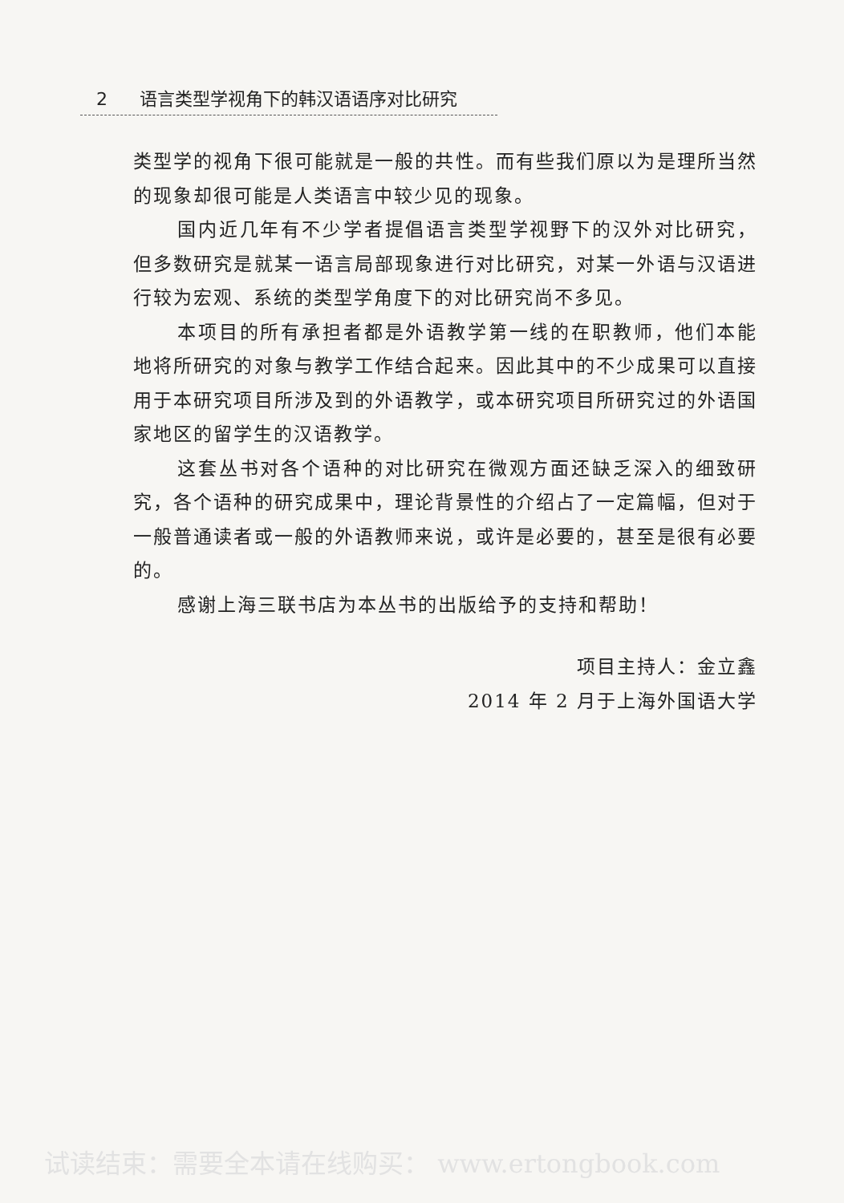2 语言类型学视角下的韩汉语语序对比研究
类型学的视角下很可能就是一般的共性。而有些我们原以为是理所当然的现象却很可能是人类语言中较少见的现象。
国内近几年有不少学者提倡语言类型学视野下的汉外对比研究，但多数研究是就某一语言局部现象进行对比研究，对某一外语与汉语进行较为宏观、系统的类型学角度下的对比研究尚不多见。
本项目的所有承担者都是外语教学第一线的在职教师，他们本能地将所研究的对象与教学工作结合起来。因此其中的不少成果可以直接用于本研究项目所涉及到的外语教学，或本研究项目所研究过的外语国家地区的留学生的汉语教学。
这套丛书对各个语种的对比研究在微观方面还缺乏深入的细致研究，各个语种的研究成果中，理论背景性的介绍占了一定篇幅，但对于一般普通读者或一般的外语教师来说，或许是必要的，甚至是很有必要的。
感谢上海三联书店为本丛书的出版给予的支持和帮助！
项目主持人：金立鑫
2014 年 2 月于上海外国语大学
试读结束：需要全本请在线购买： www.ertongbook.com